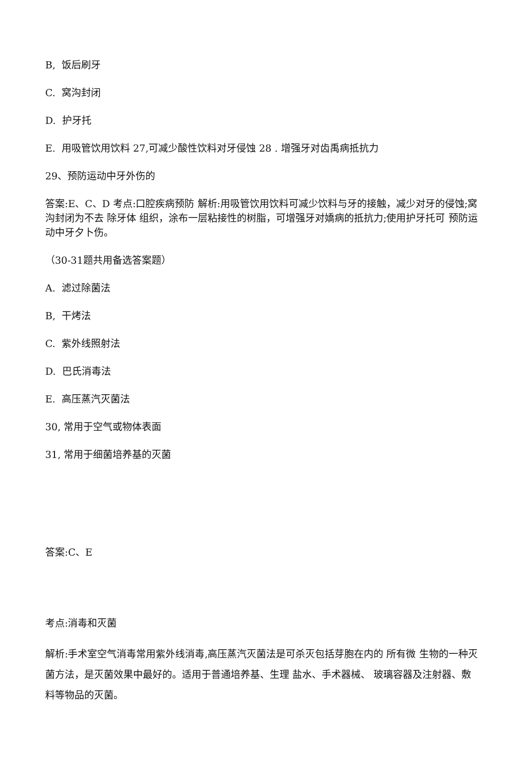B, 饭后刷牙
C. 窝沟封闭
D. 护牙托
E. 用吸管饮用饮料 27,可减少酸性饮料对牙侵蚀 28 . 增强牙对齿禹病抵抗力
29、预防运动中牙外伤的
答案:E、C、D 考点:口腔疾病预防 解析:用吸管饮用饮料可减少饮料与牙的接触，减少对牙的侵蚀;窝沟封闭为不去 除牙体 组织，涂布一层粘接性的树脂，可增强牙对嬌病的抵抗力;使用护牙托可 预防运动中牙夕卜伤。
（30-31题共用备选答案题）
A. 滤过除菌法
B, 干烤法
C. 紫外线照射法
D. 巴氏消毒法
E. 高压蒸汽灭菌法
30, 常用于空气或物体表面
31, 常用于细菌培养基的灭菌
答案:C、E
考点:消毒和灭菌
解析:手术室空气消毒常用紫外线消毒,高压蒸汽灭菌法是可杀灭包括芽胞在内的 所有微 生物的一种灭菌方法，是灭菌效果中最好的。适用于普通培养基、生理 盐水、手术器械、 玻璃容器及注射器、敷料等物品的灭菌。